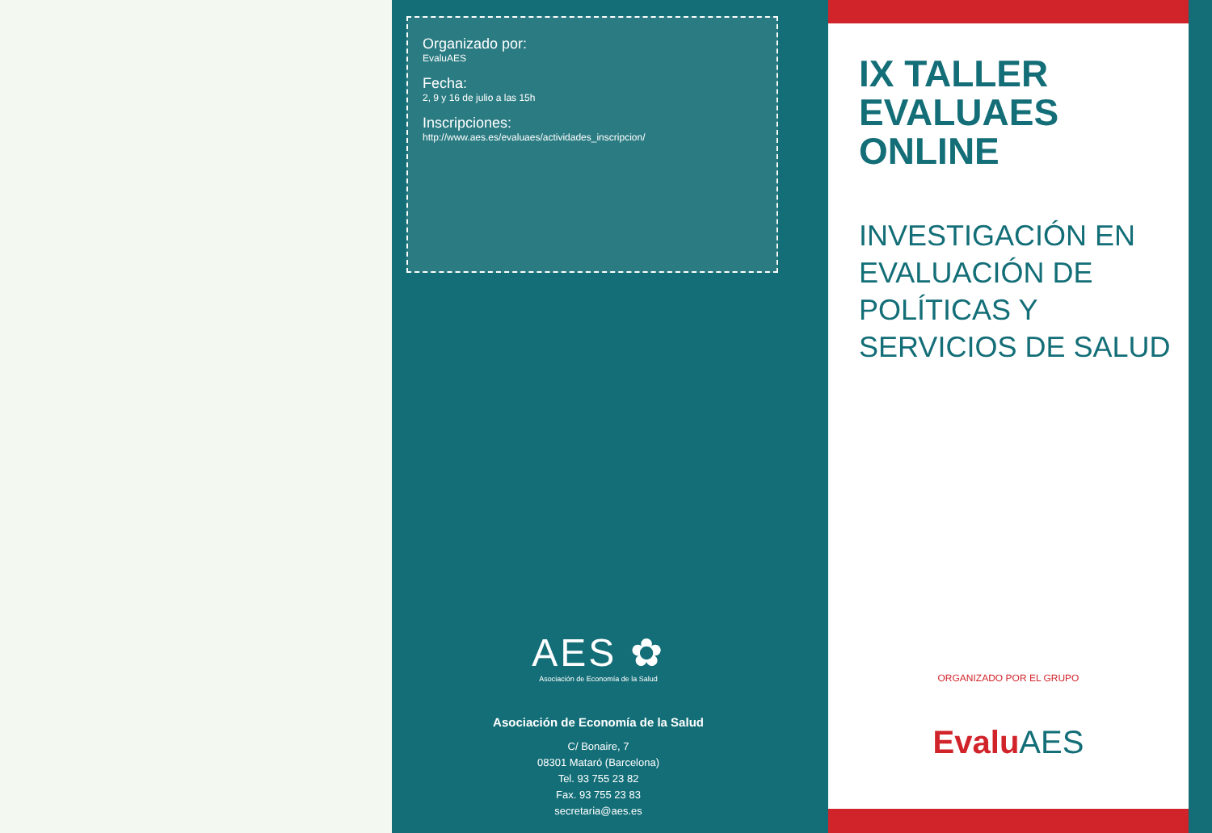Organizado por:
EvaluAES
Fecha:
2, 9 y 16 de julio a las 15h
Inscripciones:
http://www.aes.es/evaluaes/actividades_inscripcion/
AES ✿
Asociación de Economía de la Salud
Asociación de Economía de la Salud
C/ Bonaire, 7
08301 Mataró (Barcelona)
Tel. 93 755 23 82
Fax. 93 755 23 83
secretaria@aes.es
IX TALLER
EVALUAES
ONLINE
INVESTIGACIÓN EN
EVALUACIÓN DE
POLÍTICAS Y
SERVICIOS DE SALUD
ORGANIZADO POR EL GRUPO
Evalu AES